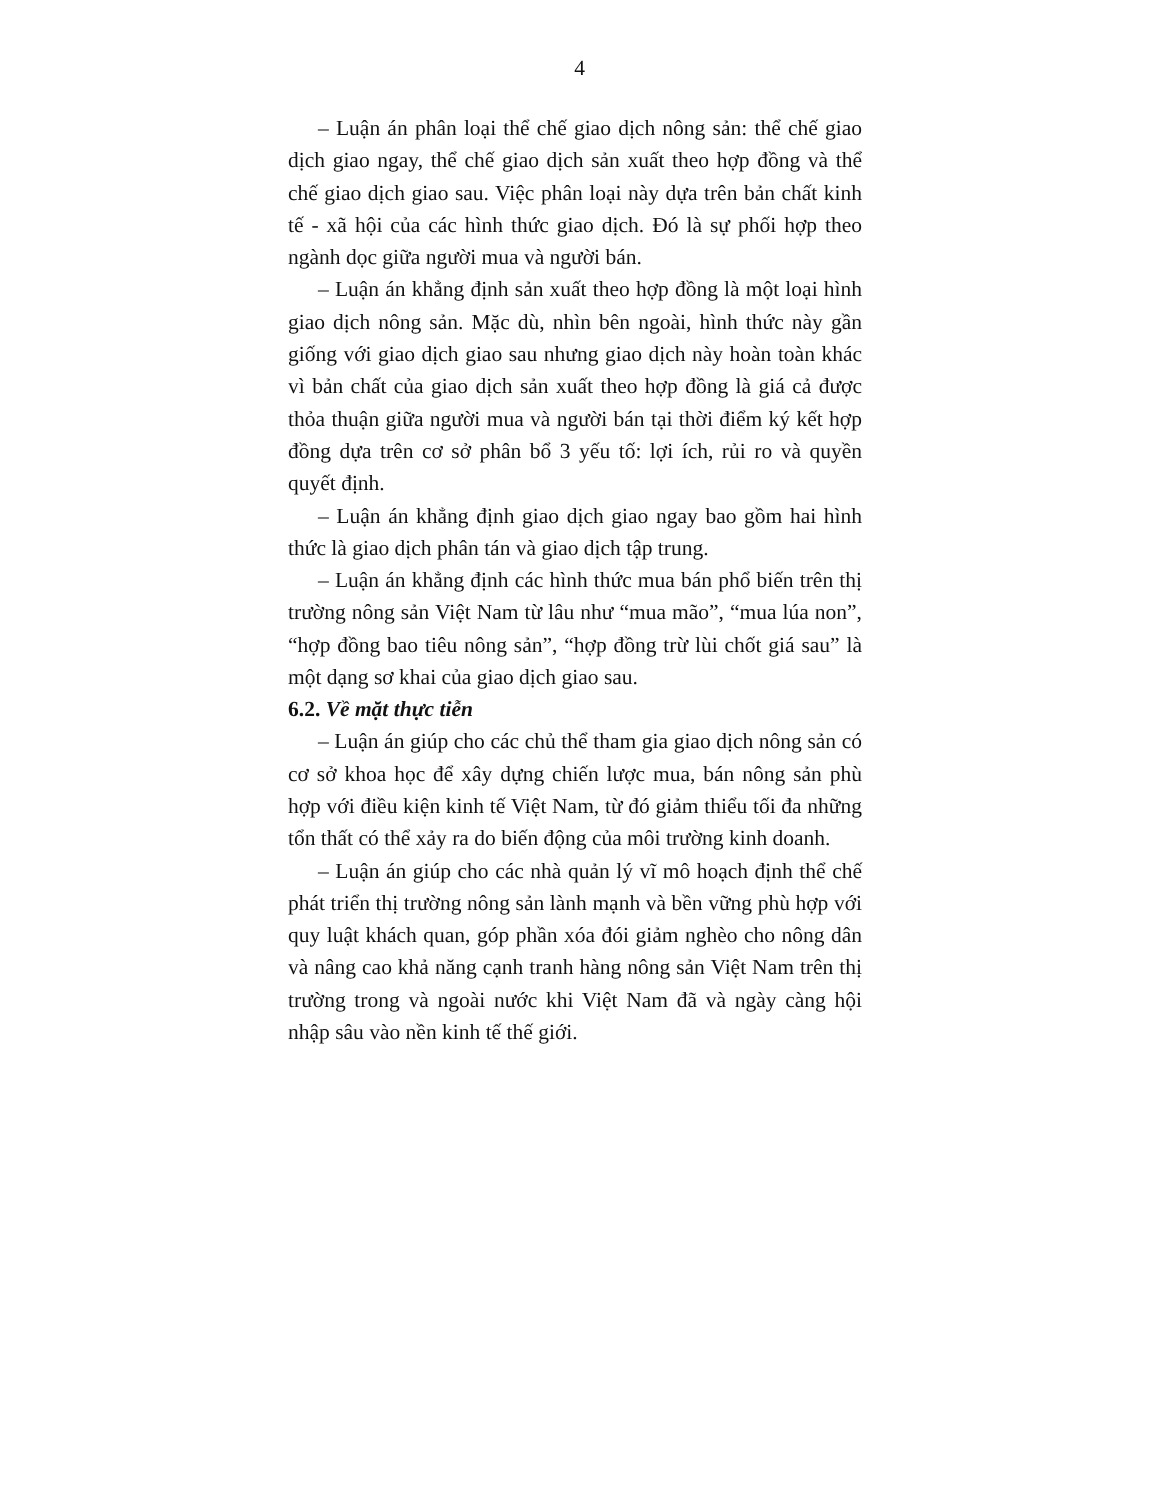4
– Luận án phân loại thể chế giao dịch nông sản: thể chế giao dịch giao ngay, thể chế giao dịch sản xuất theo hợp đồng và thể chế giao dịch giao sau. Việc phân loại này dựa trên bản chất kinh tế - xã hội của các hình thức giao dịch. Đó là sự phối hợp theo ngành dọc giữa người mua và người bán.
– Luận án khẳng định sản xuất theo hợp đồng là một loại hình giao dịch nông sản. Mặc dù, nhìn bên ngoài, hình thức này gần giống với giao dịch giao sau nhưng giao dịch này hoàn toàn khác vì bản chất của giao dịch sản xuất theo hợp đồng là giá cả được thỏa thuận giữa người mua và người bán tại thời điểm ký kết hợp đồng dựa trên cơ sở phân bổ 3 yếu tố: lợi ích, rủi ro và quyền quyết định.
– Luận án khẳng định giao dịch giao ngay bao gồm hai hình thức là giao dịch phân tán và giao dịch tập trung.
– Luận án khẳng định các hình thức mua bán phổ biến trên thị trường nông sản Việt Nam từ lâu như “mua mão”, “mua lúa non”, “hợp đồng bao tiêu nông sản”, “hợp đồng trừ lùi chốt giá sau” là một dạng sơ khai của giao dịch giao sau.
6.2. Về mặt thực tiễn
– Luận án giúp cho các chủ thể tham gia giao dịch nông sản có cơ sở khoa học để xây dựng chiến lược mua, bán nông sản phù hợp với điều kiện kinh tế Việt Nam, từ đó giảm thiểu tối đa những tổn thất có thể xảy ra do biến động của môi trường kinh doanh.
– Luận án giúp cho các nhà quản lý vĩ mô hoạch định thể chế phát triển thị trường nông sản lành mạnh và bền vững phù hợp với quy luật khách quan, góp phần xóa đói giảm nghèo cho nông dân và nâng cao khả năng cạnh tranh hàng nông sản Việt Nam trên thị trường trong và ngoài nước khi Việt Nam đã và ngày càng hội nhập sâu vào nền kinh tế thế giới.